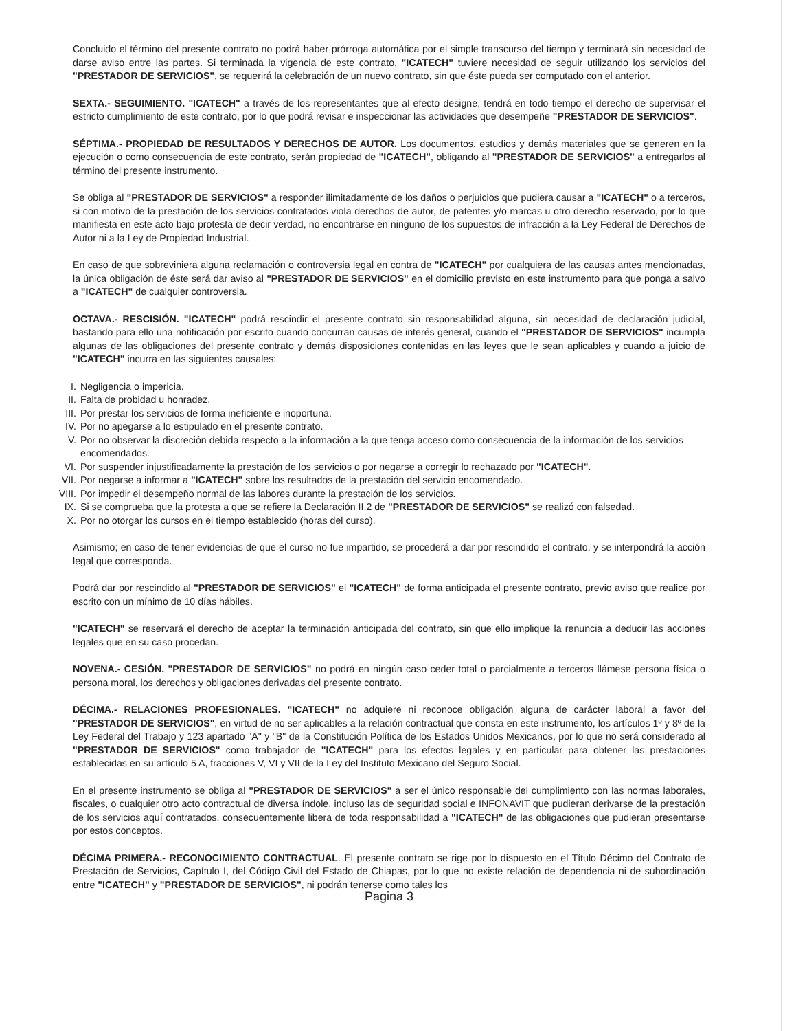Concluido el término del presente contrato no podrá haber prórroga automática por el simple transcurso del tiempo y terminará sin necesidad de darse aviso entre las partes. Si terminada la vigencia de este contrato, "ICATECH" tuviere necesidad de seguir utilizando los servicios del "PRESTADOR DE SERVICIOS", se requerirá la celebración de un nuevo contrato, sin que éste pueda ser computado con el anterior.
SEXTA.- SEGUIMIENTO. "ICATECH" a través de los representantes que al efecto designe, tendrá en todo tiempo el derecho de supervisar el estricto cumplimiento de este contrato, por lo que podrá revisar e inspeccionar las actividades que desempeñe "PRESTADOR DE SERVICIOS".
SÉPTIMA.- PROPIEDAD DE RESULTADOS Y DERECHOS DE AUTOR. Los documentos, estudios y demás materiales que se generen en la ejecución o como consecuencia de este contrato, serán propiedad de "ICATECH", obligando al "PRESTADOR DE SERVICIOS" a entregarlos al término del presente instrumento.
Se obliga al "PRESTADOR DE SERVICIOS" a responder ilimitadamente de los daños o perjuicios que pudiera causar a "ICATECH" o a terceros, si con motivo de la prestación de los servicios contratados viola derechos de autor, de patentes y/o marcas u otro derecho reservado, por lo que manifiesta en este acto bajo protesta de decir verdad, no encontrarse en ninguno de los supuestos de infracción a la Ley Federal de Derechos de Autor ni a la Ley de Propiedad Industrial.
En caso de que sobreviniera alguna reclamación o controversia legal en contra de "ICATECH" por cualquiera de las causas antes mencionadas, la única obligación de éste será dar aviso al "PRESTADOR DE SERVICIOS" en el domicilio previsto en este instrumento para que ponga a salvo a "ICATECH" de cualquier controversia.
OCTAVA.- RESCISIÓN. "ICATECH" podrá rescindir el presente contrato sin responsabilidad alguna, sin necesidad de declaración judicial, bastando para ello una notificación por escrito cuando concurran causas de interés general, cuando el "PRESTADOR DE SERVICIOS" incumpla algunas de las obligaciones del presente contrato y demás disposiciones contenidas en las leyes que le sean aplicables y cuando a juicio de "ICATECH" incurra en las siguientes causales:
I. Negligencia o impericia.
II. Falta de probidad u honradez.
III. Por prestar los servicios de forma ineficiente e inoportuna.
IV. Por no apegarse a lo estipulado en el presente contrato.
V. Por no observar la discreción debida respecto a la información a la que tenga acceso como consecuencia de la información de los servicios encomendados.
VI. Por suspender injustificadamente la prestación de los servicios o por negarse a corregir lo rechazado por "ICATECH".
VII. Por negarse a informar a "ICATECH" sobre los resultados de la prestación del servicio encomendado.
VIII. Por impedir el desempeño normal de las labores durante la prestación de los servicios.
IX. Si se comprueba que la protesta a que se refiere la Declaración II.2 de "PRESTADOR DE SERVICIOS" se realizó con falsedad.
X. Por no otorgar los cursos en el tiempo establecido (horas del curso).
Asimismo; en caso de tener evidencias de que el curso no fue impartido, se procederá a dar por rescindido el contrato, y se interpondrá la acción legal que corresponda.
Podrá dar por rescindido al "PRESTADOR DE SERVICIOS" el "ICATECH" de forma anticipada el presente contrato, previo aviso que realice por escrito con un mínimo de 10 días hábiles.
"ICATECH" se reservará el derecho de aceptar la terminación anticipada del contrato, sin que ello implique la renuncia a deducir las acciones legales que en su caso procedan.
NOVENA.- CESIÓN. "PRESTADOR DE SERVICIOS" no podrá en ningún caso ceder total o parcialmente a terceros llámese persona física o persona moral, los derechos y obligaciones derivadas del presente contrato.
DÉCIMA.- RELACIONES PROFESIONALES. "ICATECH" no adquiere ni reconoce obligación alguna de carácter laboral a favor del "PRESTADOR DE SERVICIOS", en virtud de no ser aplicables a la relación contractual que consta en este instrumento, los artículos 1º y 8º de la Ley Federal del Trabajo y 123 apartado "A" y "B" de la Constitución Política de los Estados Unidos Mexicanos, por lo que no será considerado al "PRESTADOR DE SERVICIOS" como trabajador de "ICATECH" para los efectos legales y en particular para obtener las prestaciones establecidas en su artículo 5 A, fracciones V, VI y VII de la Ley del Instituto Mexicano del Seguro Social.
En el presente instrumento se obliga al "PRESTADOR DE SERVICIOS" a ser el único responsable del cumplimiento con las normas laborales, fiscales, o cualquier otro acto contractual de diversa índole, incluso las de seguridad social e INFONAVIT que pudieran derivarse de la prestación de los servicios aquí contratados, consecuentemente libera de toda responsabilidad a "ICATECH" de las obligaciones que pudieran presentarse por estos conceptos.
DÉCIMA PRIMERA.- RECONOCIMIENTO CONTRACTUAL. El presente contrato se rige por lo dispuesto en el Título Décimo del Contrato de Prestación de Servicios, Capítulo I, del Código Civil del Estado de Chiapas, por lo que no existe relación de dependencia ni de subordinación entre "ICATECH" y "PRESTADOR DE SERVICIOS", ni podrán tenerse como tales los
Pagina 3